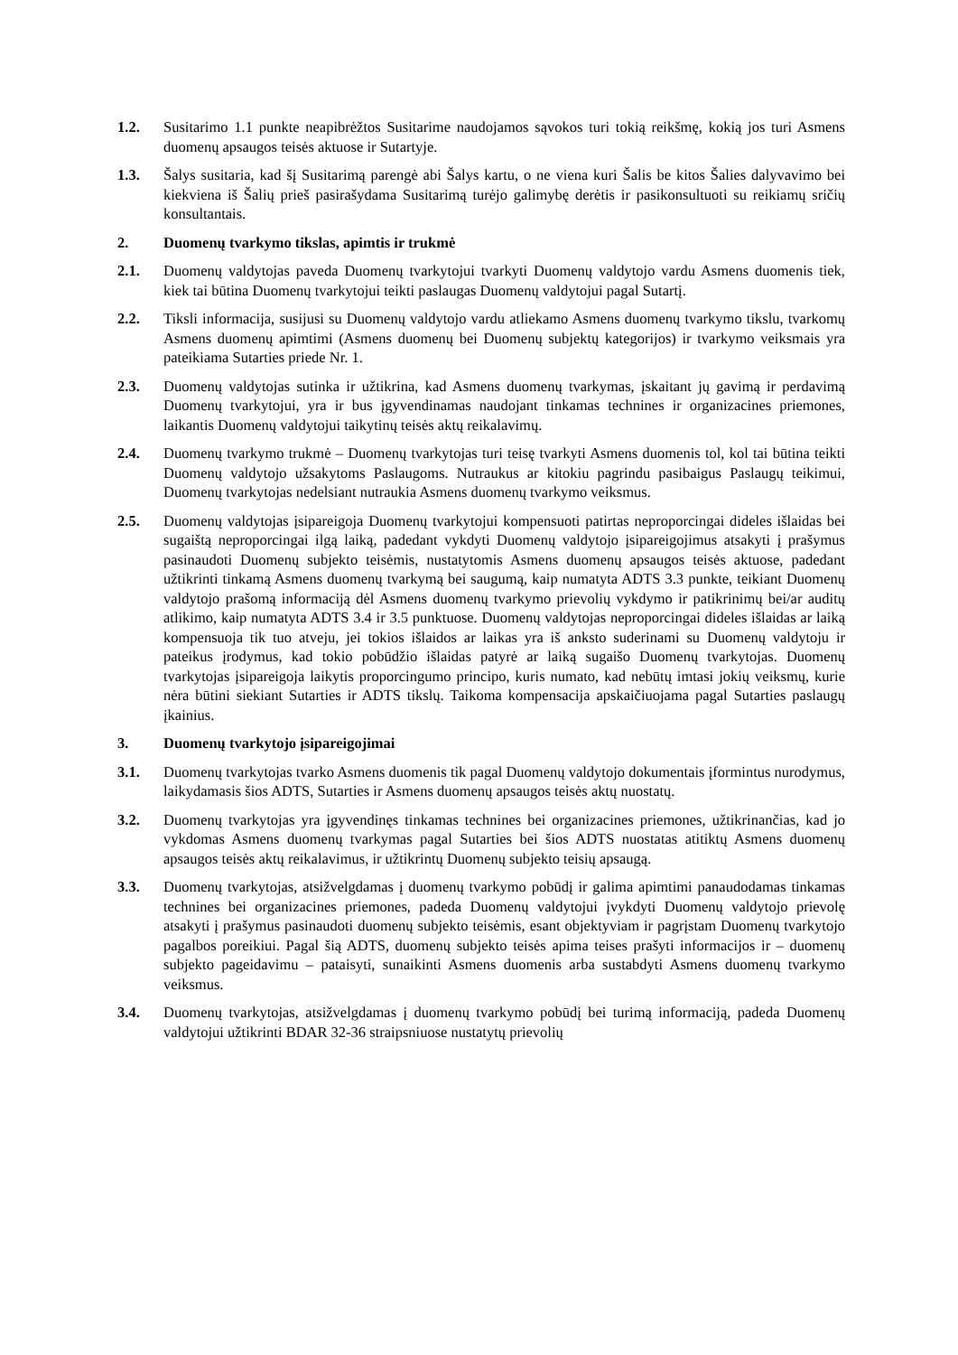1.2. Susitarimo 1.1 punkte neapibrėžtos Susitarime naudojamos sąvokos turi tokią reikšmę, kokią jos turi Asmens duomenų apsaugos teisės aktuose ir Sutartyje.
1.3. Šalys susitaria, kad šį Susitarimą parengė abi Šalys kartu, o ne viena kuri Šalis be kitos Šalies dalyvavimo bei kiekviena iš Šalių prieš pasirašydama Susitarimą turėjo galimybę derėtis ir pasikonsultuoti su reikiamų sričių konsultantais.
2. Duomenų tvarkymo tikslas, apimtis ir trukmė
2.1. Duomenų valdytojas paveda Duomenų tvarkytojui tvarkyti Duomenų valdytojo vardu Asmens duomenis tiek, kiek tai būtina Duomenų tvarkytojui teikti paslaugas Duomenų valdytojui pagal Sutartį.
2.2. Tiksli informacija, susijusi su Duomenų valdytojo vardu atliekamo Asmens duomenų tvarkymo tikslu, tvarkomų Asmens duomenų apimtimi (Asmens duomenų bei Duomenų subjektų kategorijos) ir tvarkymo veiksmais yra pateikiama Sutarties priede Nr. 1.
2.3. Duomenų valdytojas sutinka ir užtikrina, kad Asmens duomenų tvarkymas, įskaitant jų gavimą ir perdavimą Duomenų tvarkytojui, yra ir bus įgyvendinamas naudojant tinkamas technines ir organizacines priemones, laikantis Duomenų valdytojui taikytinų teisės aktų reikalavimų.
2.4. Duomenų tvarkymo trukmė – Duomenų tvarkytojas turi teisę tvarkyti Asmens duomenis tol, kol tai būtina teikti Duomenų valdytojo užsakytoms Paslaugoms. Nutraukus ar kitokiu pagrindu pasibaigus Paslaugų teikimui, Duomenų tvarkytojas nedelsiant nutraukia Asmens duomenų tvarkymo veiksmus.
2.5. Duomenų valdytojas įsipareigoja Duomenų tvarkytojui kompensuoti patirtas neproporcingai dideles išlaidas bei sugaištą neproporcingai ilgą laiką, padedant vykdyti Duomenų valdytojo įsipareigojimus atsakyti į prašymus pasinaudoti Duomenų subjekto teisėmis, nustatytomis Asmens duomenų apsaugos teisės aktuose, padedant užtikrinti tinkamą Asmens duomenų tvarkymą bei saugumą, kaip numatyta ADTS 3.3 punkte, teikiant Duomenų valdytojo prašomą informaciją dėl Asmens duomenų tvarkymo prievolių vykdymo ir patikrinimų bei/ar auditų atlikimo, kaip numatyta ADTS 3.4 ir 3.5 punktuose. Duomenų valdytojas neproporcingai dideles išlaidas ar laiką kompensuoja tik tuo atveju, jei tokios išlaidos ar laikas yra iš anksto suderinami su Duomenų valdytoju ir pateikus įrodymus, kad tokio pobūdžio išlaidas patyrė ar laiką sugaišo Duomenų tvarkytojas. Duomenų tvarkytojas įsipareigoja laikytis proporcingumo principo, kuris numato, kad nebūtų imtasi jokių veiksmų, kurie nėra būtini siekiant Sutarties ir ADTS tikslų. Taikoma kompensacija apskaičiuojama pagal Sutarties paslaugų įkainius.
3. Duomenų tvarkytojo įsipareigojimai
3.1. Duomenų tvarkytojas tvarko Asmens duomenis tik pagal Duomenų valdytojo dokumentais įformintus nurodymus, laikydamasis šios ADTS, Sutarties ir Asmens duomenų apsaugos teisės aktų nuostatų.
3.2. Duomenų tvarkytojas yra įgyvendinęs tinkamas technines bei organizacines priemones, užtikrinančias, kad jo vykdomas Asmens duomenų tvarkymas pagal Sutarties bei šios ADTS nuostatas atitiktų Asmens duomenų apsaugos teisės aktų reikalavimus, ir užtikrintų Duomenų subjekto teisių apsaugą.
3.3. Duomenų tvarkytojas, atsižvelgdamas į duomenų tvarkymo pobūdį ir galima apimtimi panaudodamas tinkamas technines bei organizacines priemones, padeda Duomenų valdytojui įvykdyti Duomenų valdytojo prievolę atsakyti į prašymus pasinaudoti duomenų subjekto teisėmis, esant objektyviam ir pagrįstam Duomenų tvarkytojo pagalbos poreikiui. Pagal šią ADTS, duomenų subjekto teisės apima teises prašyti informacijos ir – duomenų subjekto pageidavimu – pataisyti, sunaikinti Asmens duomenis arba sustabdyti Asmens duomenų tvarkymo veiksmus.
3.4. Duomenų tvarkytojas, atsižvelgdamas į duomenų tvarkymo pobūdį bei turimą informaciją, padeda Duomenų valdytojui užtikrinti BDAR 32-36 straipsniuose nustatytų prievolių